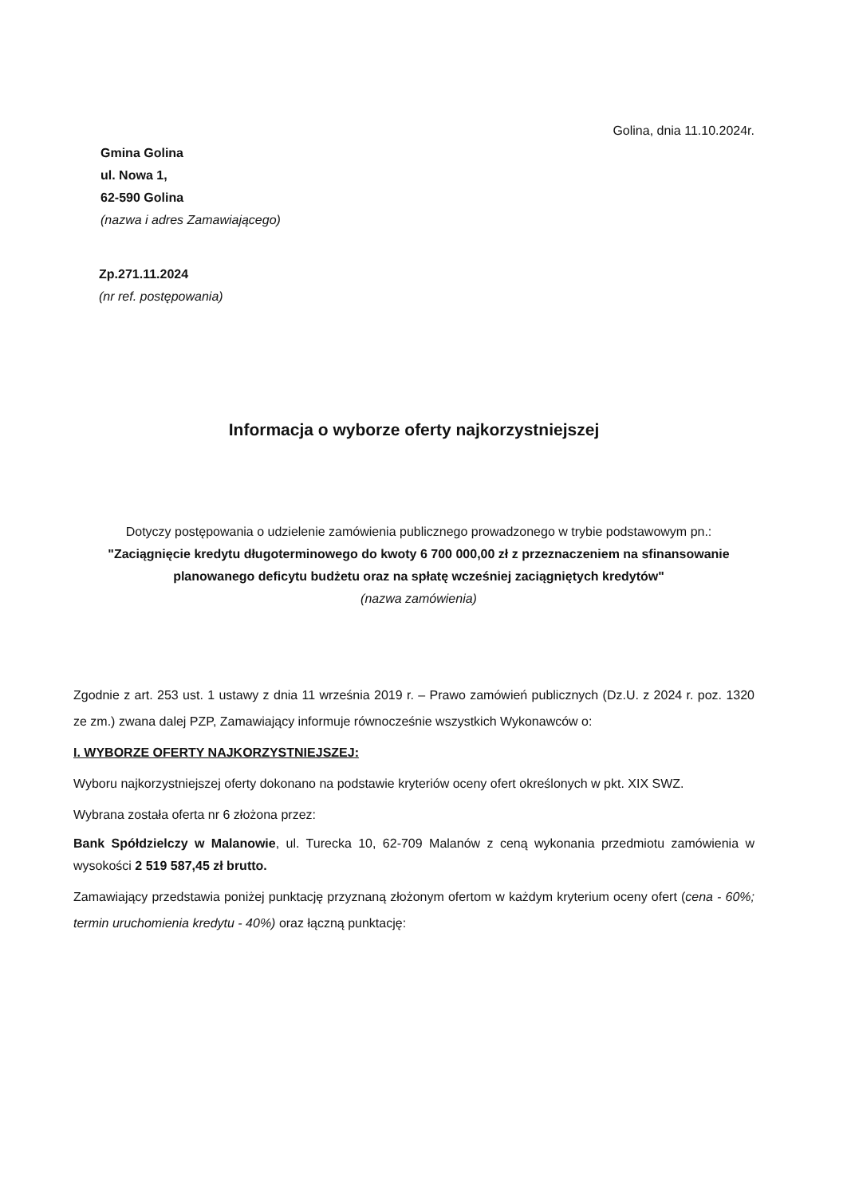Golina, dnia 11.10.2024r.
Gmina Golina
ul. Nowa 1,
62-590 Golina
(nazwa i adres Zamawiającego)
Zp.271.11.2024
(nr ref. postępowania)
Informacja o wyborze oferty najkorzystniejszej
Dotyczy postępowania o udzielenie zamówienia publicznego prowadzonego w trybie podstawowym pn.:
"Zaciągnięcie kredytu długoterminowego do kwoty 6 700 000,00 zł z przeznaczeniem na sfinansowanie planowanego deficytu budżetu oraz na spłatę wcześniej zaciągniętych kredytów"
(nazwa zamówienia)
Zgodnie z art. 253 ust. 1 ustawy z dnia 11 września 2019 r. – Prawo zamówień publicznych (Dz.U. z 2024 r. poz. 1320 ze zm.) zwana dalej PZP, Zamawiający informuje równocześnie wszystkich Wykonawców o:
I. WYBORZE OFERTY NAJKORZYSTNIEJSZEJ:
Wyboru najkorzystniejszej oferty dokonano na podstawie kryteriów oceny ofert określonych w pkt. XIX SWZ.
Wybrana została oferta nr 6 złożona przez:
Bank Spółdzielczy w Malanowie, ul. Turecka 10, 62-709 Malanów z ceną wykonania przedmiotu zamówienia w wysokości 2 519 587,45 zł brutto.
Zamawiający przedstawia poniżej punktację przyznaną złożonym ofertom w każdym kryterium oceny ofert (cena - 60%; termin uruchomienia kredytu - 40%) oraz łączną punktację: